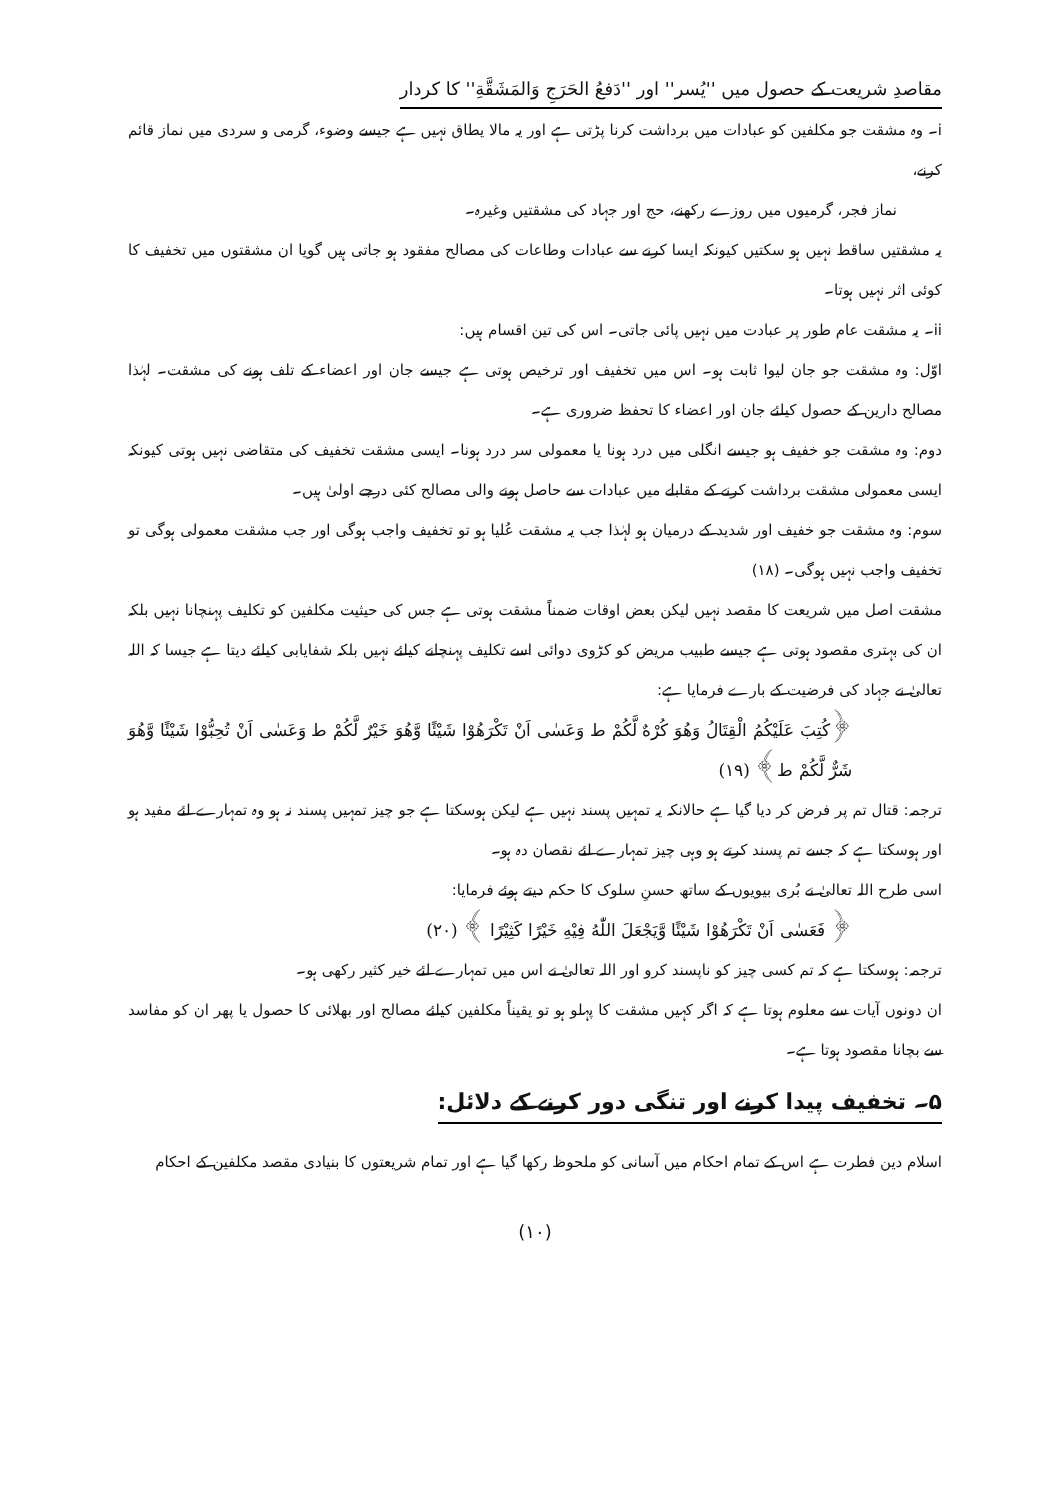مقاصدِ شریعت کے حصول میں ''یُسر'' اور ''دَفعُ الحَرَجِ وَالمَشَقَّةِ'' کا کردار
i۔ وہ مشقت جو مکلفین کو عبادات میں برداشت کرنا پڑتی ہے اور یہ مالا یطاق نہیں ہے جیسے وضوء، گرمی و سردی میں نماز قائم کرنے،
نماز فجر، گرمیوں میں روزے رکھنے، حج اور جہاد کی مشقتیں وغیرہ۔
یہ مشقتیں ساقط نہیں ہو سکتیں کیونکہ ایسا کرنے سے عبادات وطاعات کی مصالح مفقود ہو جاتی ہیں گویا ان مشقتوں میں تخفیف کا کوئی اثر نہیں ہوتا۔
ii۔ یہ مشقت عام طور پر عبادت میں نہیں پائی جاتی۔ اس کی تین اقسام ہیں:
اوّل: وہ مشقت جو جان لیوا ثابت ہو۔ اس میں تخفیف اور ترخیص ہوتی ہے جیسے جان اور اعضاء کے تلف ہونے کی مشقت۔ لہٰذا مصالح دارین کے حصول کیلئے جان اور اعضاء کا تحفظ ضروری ہے۔
دوم: وہ مشقت جو خفیف ہو جیسے انگلی میں درد ہونا یا معمولی سر درد ہونا۔ ایسی مشقت تخفیف کی متقاضی نہیں ہوتی کیونکہ ایسی معمولی مشقت برداشت کرنے کے مقابلے میں عبادات سے حاصل ہونے والی مصالح کئی درجے اولیٰ ہیں۔
سوم: وہ مشقت جو خفیف اور شدید کے درمیان ہو لہٰذا جب یہ مشقت عُلیا ہو تو تخفیف واجب ہوگی اور جب مشقت معمولی ہوگی تو تخفیف واجب نہیں ہوگی۔ (۱۸)
مشقت اصل میں شریعت کا مقصد نہیں لیکن بعض اوقات ضمناً مشقت ہوتی ہے جس کی حیثیت مکلفین کو تکلیف پہنچانا نہیں بلکہ ان کی بہتری مقصود ہوتی ہے جیسے طبیب مریض کو کڑوی دوائی اسے تکلیف پہنچانے کیلئے نہیں بلکہ شفایابی کیلئے دیتا ہے جیسا کہ اللہ تعالیٰ نے جہاد کی فرضیت کے بارے فرمایا ہے:
﴿كُتِبَ عَلَيْكُمُ الْقِتَالُ وَهُوَ كُرْهٌ لَّكُمْ ط وَعَسٰى اَنْ تَكْرَهُوْا شَيْئًا وَّهُوَ خَيْرٌ لَّكُمْ ط وَعَسٰى اَنْ تُحِبُّوْا شَيْئًا وَّهُوَ شَرٌّ لَّكُمْ ط﴾ (۱۹)
ترجمہ: قتال تم پر فرض کر دیا گیا ہے حالانکہ یہ تمہیں پسند نہیں ہے لیکن ہوسکتا ہے جو چیز تمہیں پسند نہ ہو وہ تمہارے لئے مفید ہو اور ہوسکتا ہے کہ جسے تم پسند کرتے ہو وہی چیز تمہارے لئے نقصان دہ ہو۔
اسی طرح اللہ تعالیٰ نے بُری بیویوں کے ساتھ حسنِ سلوک کا حکم دیتے ہوئے فرمایا:
﴿ فَعَسٰى اَنْ تَكْرَهُوْا شَيْئًا وَّيَجْعَلَ اللّٰهُ فِيْهِ خَيْرًا كَثِيْرًا ﴾ (۲۰)
ترجمہ: ہوسکتا ہے کہ تم کسی چیز کو ناپسند کرو اور اللہ تعالیٰ نے اس میں تمہارے لئے خیر کثیر رکھی ہو۔
ان دونوں آیات سے معلوم ہوتا ہے کہ اگر کہیں مشقت کا پہلو ہو تو یقیناً مکلفین کیلئے مصالح اور بھلائی کا حصول یا پھر ان کو مفاسد سے بچانا مقصود ہوتا ہے۔
۵۔ تخفیف پیدا کرنے اور تنگی دور کرنے کے دلائل:
اسلام دین فطرت ہے اس کے تمام احکام میں آسانی کو ملحوظ رکھا گیا ہے اور تمام شریعتوں کا بنیادی مقصد مکلفین کے احکام
(۱۰)